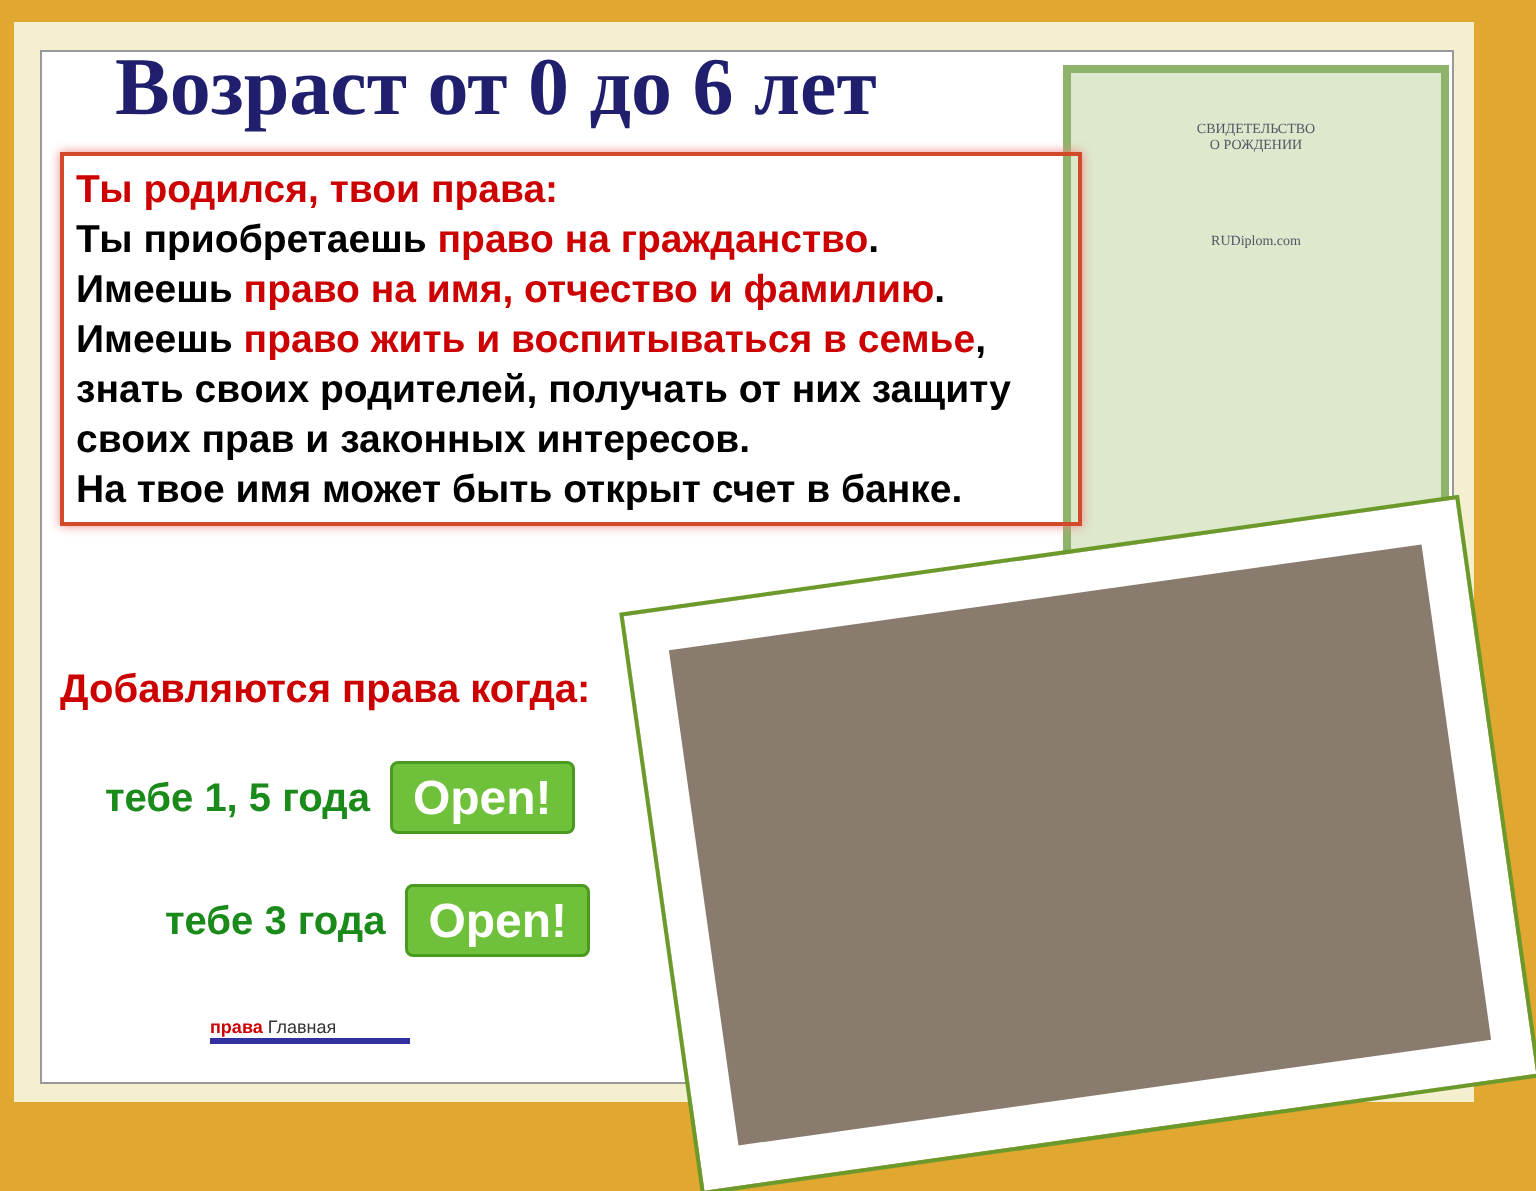СВИДЕТЕЛЬСТВО
О РОЖДЕНИИ
RUDiplom.com
Возраст от 0 до 6 лет
Ты родился, твои права:
Ты приобретаешь право на гражданство.
Имеешь право на имя, отчество и фамилию.
Имеешь право жить и воспитываться в семье, знать своих родителей, получать от них защиту своих прав и законных интересов.
На твое имя может быть открыт счет в банке.
Добавляются права когда:
тебе 1, 5 года Open!
тебе 3 года Open!
права Главная